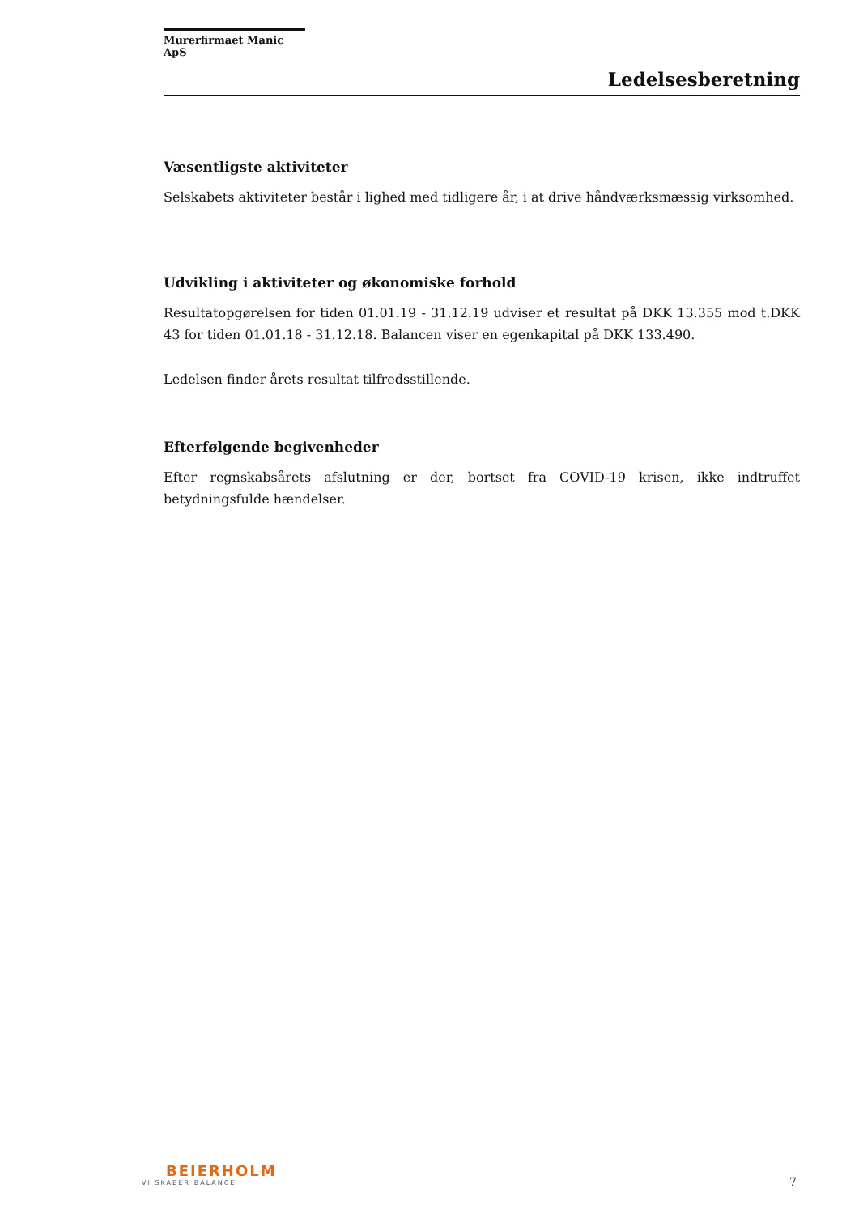Murerfirmaet Manic ApS
Ledelsesberetning
Væsentligste aktiviteter
Selskabets aktiviteter består i lighed med tidligere år, i at drive håndværksmæssig virksomhed.
Udvikling i aktiviteter og økonomiske forhold
Resultatopgørelsen for tiden 01.01.19 - 31.12.19 udviser et resultat på DKK 13.355 mod t.DKK 43 for tiden 01.01.18 - 31.12.18. Balancen viser en egenkapital på DKK 133.490.
Ledelsen finder årets resultat tilfredsstillende.
Efterfølgende begivenheder
Efter regnskabsårets afslutning er der, bortset fra COVID-19 krisen, ikke indtruffet betydningsfulde hændelser.
BEIERHOLM
VI SKABER BALANCE
7